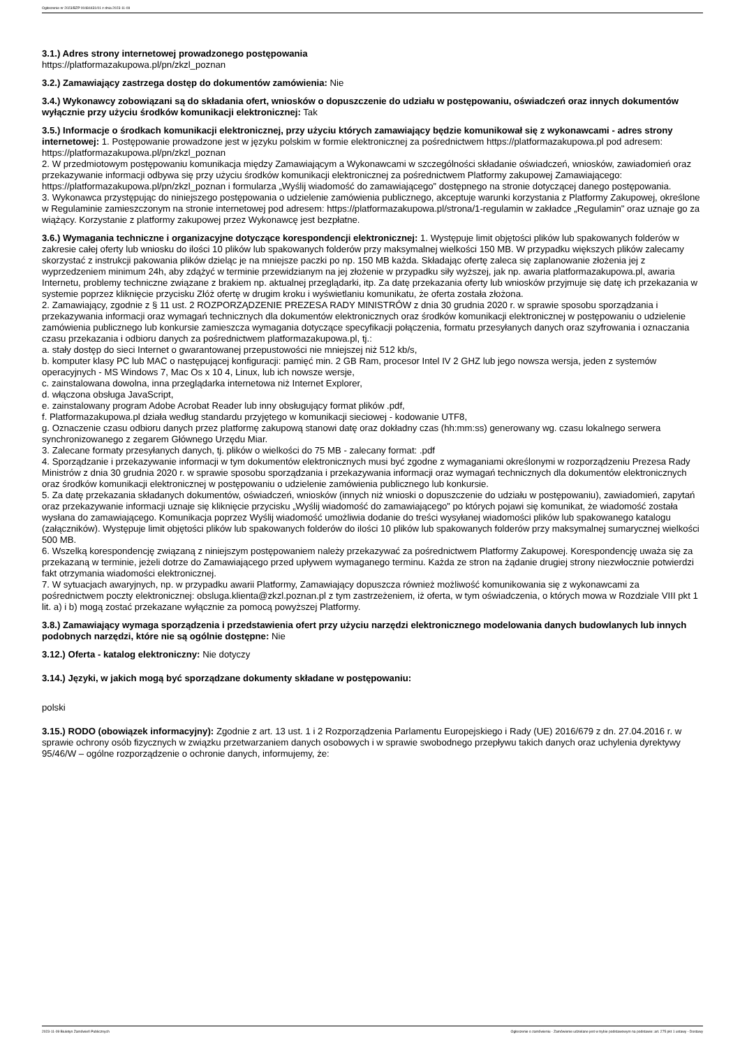Ogłoszenie nr 2023/BZP 00484431/01 z dnia 2023-11-09
3.1.) Adres strony internetowej prowadzonego postępowania
https://platformazakupowa.pl/pn/zkzl_poznan
3.2.) Zamawiający zastrzega dostęp do dokumentów zamówienia: Nie
3.4.) Wykonawcy zobowiązani są do składania ofert, wniosków o dopuszczenie do udziału w postępowaniu, oświadczeń oraz innych dokumentów wyłącznie przy użyciu środków komunikacji elektronicznej: Tak
3.5.) Informacje o środkach komunikacji elektronicznej, przy użyciu których zamawiający będzie komunikował się z wykonawcami - adres strony internetowej: 1. Postępowanie prowadzone jest w języku polskim w formie elektronicznej za pośrednictwem https://platformazakupowa.pl pod adresem: https://platformazakupowa.pl/pn/zkzl_poznan
2. W przedmiotowym postępowaniu komunikacja między Zamawiającym a Wykonawcami w szczególności składanie oświadczeń, wniosków, zawiadomień oraz przekazywanie informacji odbywa się przy użyciu środków komunikacji elektronicznej za pośrednictwem Platformy zakupowej Zamawiającego: https://platformazakupowa.pl/pn/zkzl_poznan i formularza „Wyślij wiadomość do zamawiającego” dostępnego na stronie dotyczącej danego postępowania.
3. Wykonawca przystępując do niniejszego postępowania o udzielenie zamówienia publicznego, akceptuje warunki korzystania z Platformy Zakupowej, określone w Regulaminie zamieszczonym na stronie internetowej pod adresem: https://platformazakupowa.pl/strona/1-regulamin w zakładce „Regulamin" oraz uznaje go za wiążący. Korzystanie z platformy zakupowej przez Wykonawcę jest bezpłatne.
3.6.) Wymagania techniczne i organizacyjne dotyczące korespondencji elektronicznej: 1. Występuje limit objętości plików lub spakowanych folderów w zakresie całej oferty lub wniosku do ilości 10 plików lub spakowanych folderów przy maksymalnej wielkości 150 MB. W przypadku większych plików zalecamy skorzystać z instrukcji pakowania plików dzieląc je na mniejsze paczki po np. 150 MB każda. Składając ofertę zaleca się zaplanowanie złożenia jej z wyprzedzeniem minimum 24h, aby zdążyć w terminie przewidzianym na jej złożenie w przypadku siły wyższej, jak np. awaria platformazakupowa.pl, awaria Internetu, problemy techniczne związane z brakiem np. aktualnej przeglądarki, itp. Za datę przekazania oferty lub wniosków przyjmuje się datę ich przekazania w systemie poprzez kliknięcie przycisku Złóż ofertę w drugim kroku i wyświetlaniu komunikatu, że oferta została złożona.
2. Zamawiający, zgodnie z § 11 ust. 2 ROZPORZĄDZENIE PREZESA RADY MINISTRÓW z dnia 30 grudnia 2020 r. w sprawie sposobu sporządzania i przekazywania informacji oraz wymagań technicznych dla dokumentów elektronicznych oraz środków komunikacji elektronicznej w postępowaniu o udzielenie zamówienia publicznego lub konkursie zamieszcza wymagania dotyczące specyfikacji połączenia, formatu przesyłanych danych oraz szyfrowania i oznaczania czasu przekazania i odbioru danych za pośrednictwem platformazakupowa.pl, tj.:
a. stały dostęp do sieci Internet o gwarantowanej przepustowości nie mniejszej niż 512 kb/s,
b. komputer klasy PC lub MAC o następującej konfiguracji: pamięć min. 2 GB Ram, procesor Intel IV 2 GHZ lub jego nowsza wersja, jeden z systemów operacyjnych - MS Windows 7, Mac Os x 10 4, Linux, lub ich nowsze wersje,
c. zainstalowana dowolna, inna przeglądarka internetowa niż Internet Explorer,
d. włączona obsługa JavaScript,
e. zainstalowany program Adobe Acrobat Reader lub inny obsługujący format plików .pdf,
f. Platformazakupowa.pl działa według standardu przyjętego w komunikacji sieciowej - kodowanie UTF8,
g. Oznaczenie czasu odbioru danych przez platformę zakupową stanowi datę oraz dokładny czas (hh:mm:ss) generowany wg. czasu lokalnego serwera synchronizowanego z zegarem Głównego Urzędu Miar.
3. Zalecane formaty przesyłanych danych, tj. plików o wielkości do 75 MB - zalecany format: .pdf
4. Sporządzanie i przekazywanie informacji w tym dokumentów elektronicznych musi być zgodne z wymaganiami określonymi w rozporządzeniu Prezesa Rady Ministrów z dnia 30 grudnia 2020 r. w sprawie sposobu sporządzania i przekazywania informacji oraz wymagań technicznych dla dokumentów elektronicznych oraz środków komunikacji elektronicznej w postępowaniu o udzielenie zamówienia publicznego lub konkursie.
5. Za datę przekazania składanych dokumentów, oświadczeń, wniosków (innych niż wnioski o dopuszczenie do udziału w postępowaniu), zawiadomień, zapytań oraz przekazywanie informacji uznaje się kliknięcie przycisku „Wyślij wiadomość do zamawiającego” po których pojawi się komunikat, że wiadomość została wysłana do zamawiającego. Komunikacja poprzez Wyślij wiadomość umożliwia dodanie do treści wysyłanej wiadomości plików lub spakowanego katalogu (załączników). Występuje limit objętości plików lub spakowanych folderów do ilości 10 plików lub spakowanych folderów przy maksymalnej sumarycznej wielkości 500 MB.
6. Wszelką korespondencję związaną z niniejszym postępowaniem należy przekazywać za pośrednictwem Platformy Zakupowej. Korespondencję uważa się za przekazaną w terminie, jeżeli dotrze do Zamawiającego przed upływem wymaganego terminu. Każda ze stron na żądanie drugiej strony niezwłocznie potwierdzi fakt otrzymania wiadomości elektronicznej.
7. W sytuacjach awaryjnych, np. w przypadku awarii Platformy, Zamawiający dopuszcza również możliwość komunikowania się z wykonawcami za pośrednictwem poczty elektronicznej: obsluga.klienta@zkzl.poznan.pl z tym zastrzeżeniem, iż oferta, w tym oświadczenia, o których mowa w Rozdziale VIII pkt 1 lit. a) i b) mogą zostać przekazane wyłącznie za pomocą powyższej Platformy.
3.8.) Zamawiający wymaga sporządzenia i przedstawienia ofert przy użyciu narzędzi elektronicznego modelowania danych budowlanych lub innych podobnych narzędzi, które nie są ogólnie dostępne: Nie
3.12.) Oferta - katalog elektroniczny: Nie dotyczy
3.14.) Języki, w jakich mogą być sporządzane dokumenty składane w postępowaniu:
polski
3.15.) RODO (obowiązek informacyjny): Zgodnie z art. 13 ust. 1 i 2 Rozporządzenia Parlamentu Europejskiego i Rady (UE) 2016/679 z dn. 27.04.2016 r. w sprawie ochrony osób fizycznych w związku przetwarzaniem danych osobowych i w sprawie swobodnego przepływu takich danych oraz uchylenia dyrektywy 95/46/W – ogólne rozporządzenie o ochronie danych, informujemy, że:
2023-11-09 Biuletyn Zamówień Publicznych Ogłoszenie o zamówieniu - Zamówienie udzielane jest w trybie podstawowym na podstawie: art. 275 pkt 1 ustawy - Dostawy